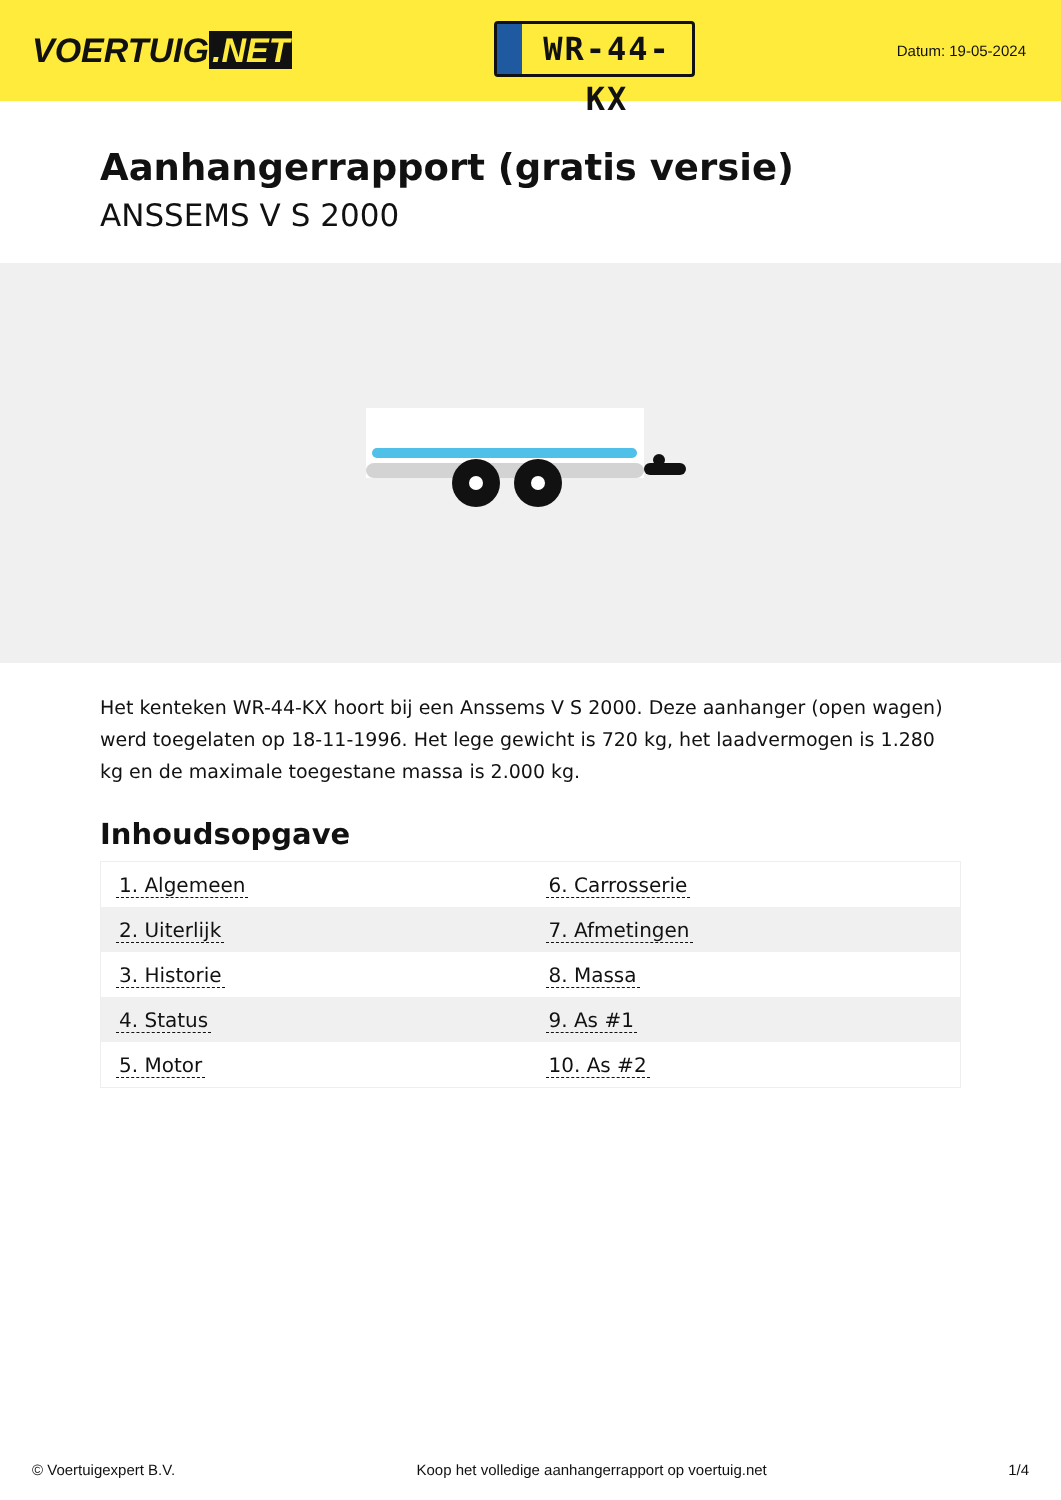VOERTUIG.NET
WR-44-KX
Datum: 19-05-2024
Aanhangerrapport (gratis versie)
ANSSEMS V S 2000
Het kenteken WR-44-KX hoort bij een Anssems V S 2000. Deze aanhanger (open wagen) werd toegelaten op 18-11-1996. Het lege gewicht is 720 kg, het laadvermogen is 1.280 kg en de maximale toegestane massa is 2.000 kg.
Inhoudsopgave
| 1. Algemeen | 6. Carrosserie |
| 2. Uiterlijk | 7. Afmetingen |
| 3. Historie | 8. Massa |
| 4. Status | 9. As #1 |
| 5. Motor | 10. As #2 |
© Voertuigexpert B.V. Koop het volledige aanhangerrapport op voertuig.net 1/4